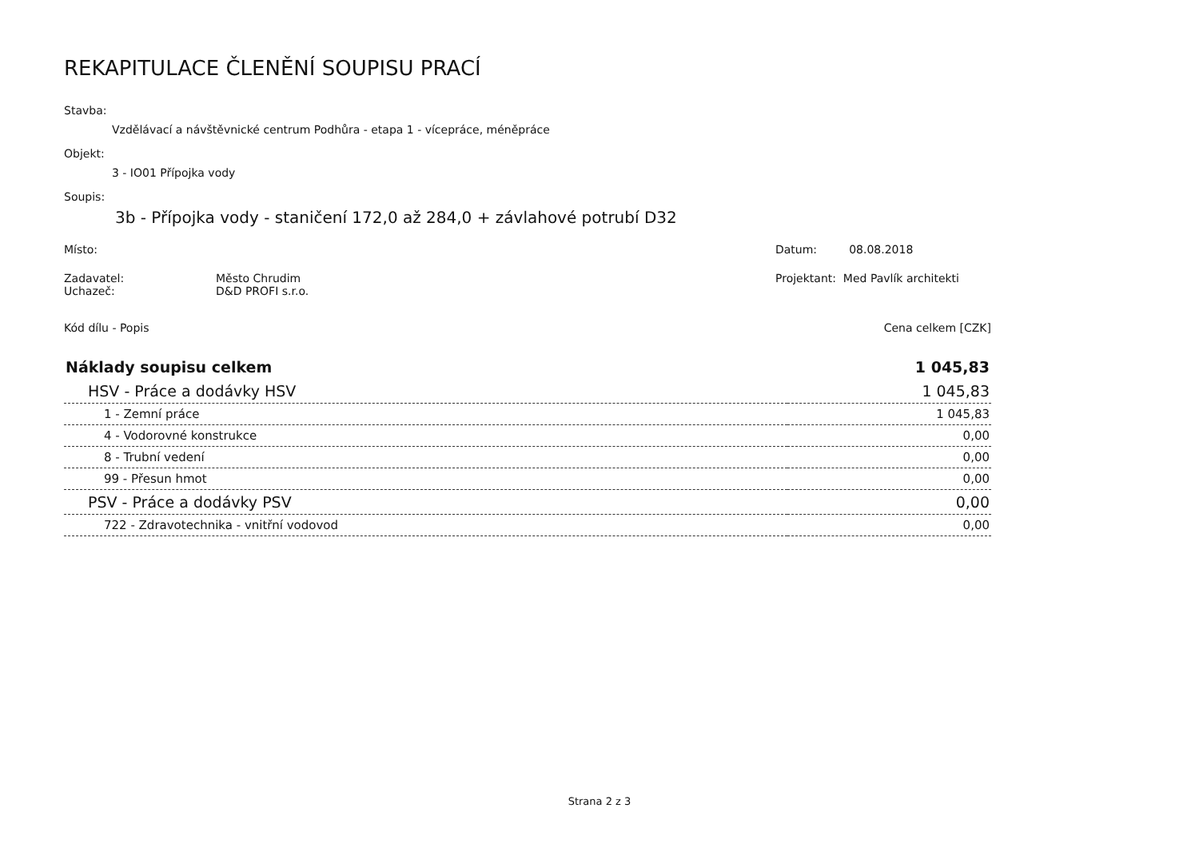REKAPITULACE ČLENĚNÍ SOUPISU PRACÍ
Stavba:
Vzdělávací a návštěvnické centrum Podhůra - etapa 1 - vícepráce, méněpráce
Objekt:
3 - IO01 Přípojka vody
Soupis:
3b - Přípojka vody - staničení 172,0 až 284,0 + závlahové potrubí D32
Místo: Datum: 08.08.2018
Zadavatel: Město Chrudim
Uchazeč: D&D PROFI s.r.o.
Projektant: Med Pavlík architekti
Kód dílu - Popis Cena celkem [CZK]
| Náklady soupisu celkem | 1 045,83 |
| HSV - Práce a dodávky HSV | 1 045,83 |
| 1 - Zemní práce | 1 045,83 |
| 4 - Vodorovné konstrukce | 0,00 |
| 8 - Trubní vedení | 0,00 |
| 99 - Přesun hmot | 0,00 |
| PSV - Práce a dodávky PSV | 0,00 |
| 722 - Zdravotechnika - vnitřní vodovod | 0,00 |
Strana 2 z 3